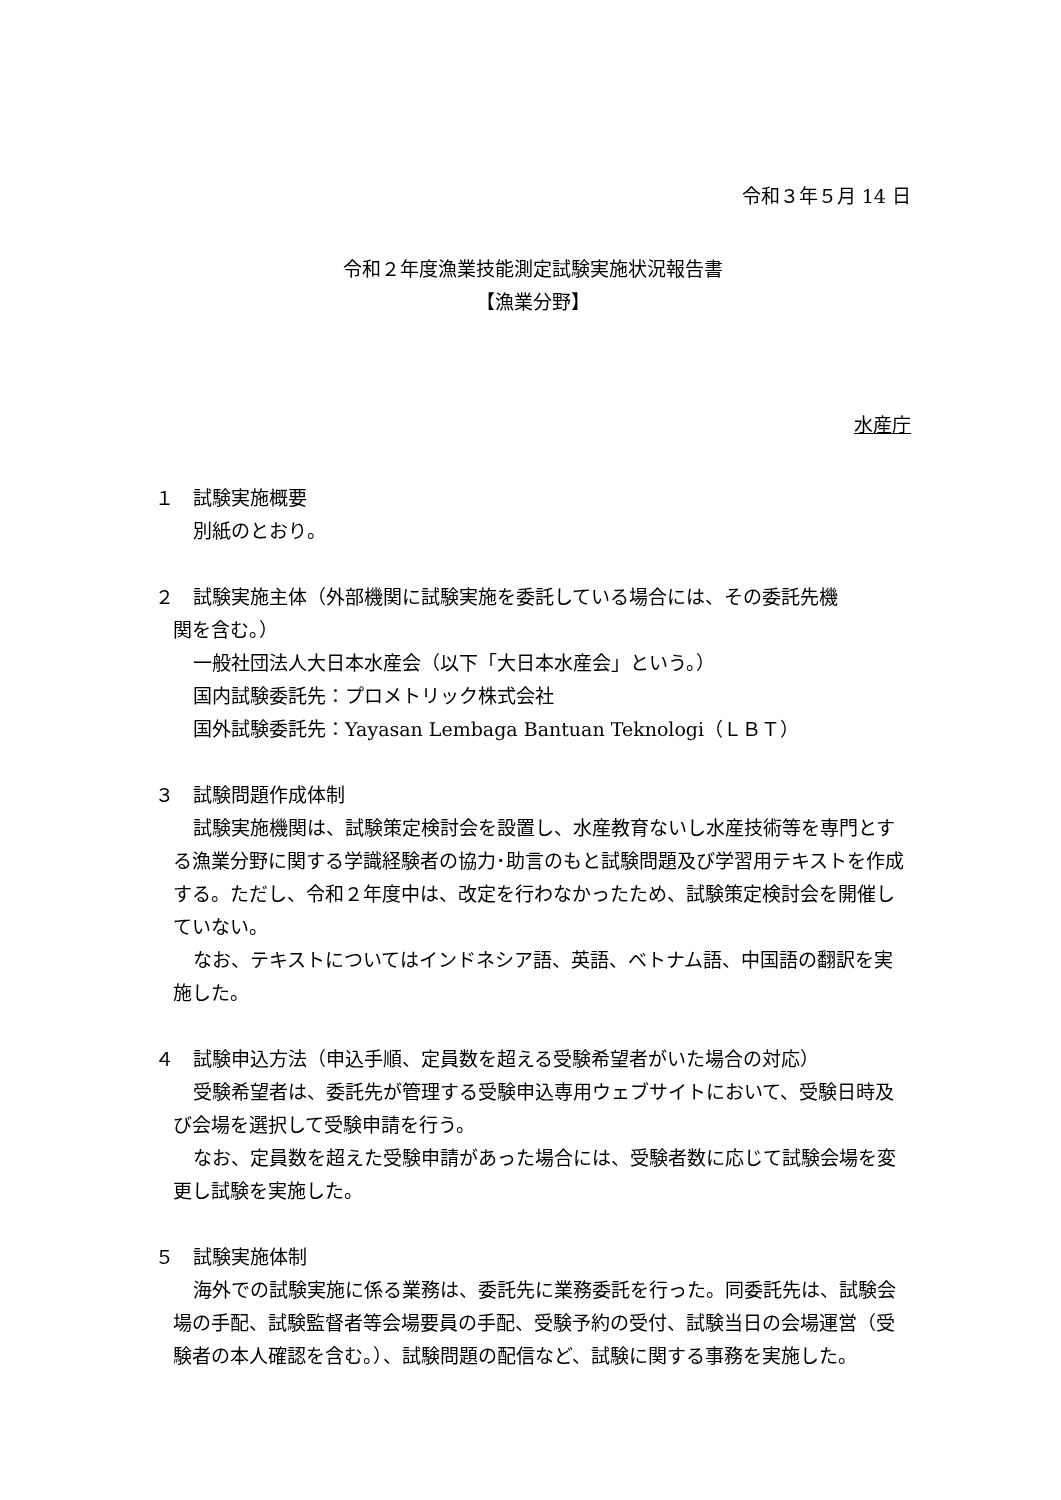令和３年５月 14 日
令和２年度漁業技能測定試験実施状況報告書
【漁業分野】
水産庁
１　試験実施概要
別紙のとおり。
２　試験実施主体（外部機関に試験実施を委託している場合には、その委託先機
関を含む。）
一般社団法人大日本水産会（以下「大日本水産会」という。）
国内試験委託先：プロメトリック株式会社
国外試験委託先：Yayasan Lembaga Bantuan Teknologi（ＬＢＴ）
３　試験問題作成体制
試験実施機関は、試験策定検討会を設置し、水産教育ないし水産技術等を専門とする漁業分野に関する学識経験者の協力･助言のもと試験問題及び学習用テキストを作成する。ただし、令和２年度中は、改定を行わなかったため、試験策定検討会を開催していない。
なお、テキストについてはインドネシア語、英語、ベトナム語、中国語の翻訳を実施した。
４　試験申込方法（申込手順、定員数を超える受験希望者がいた場合の対応）
受験希望者は、委託先が管理する受験申込専用ウェブサイトにおいて、受験日時及び会場を選択して受験申請を行う。
なお、定員数を超えた受験申請があった場合には、受験者数に応じて試験会場を変更し試験を実施した。
５　試験実施体制
海外での試験実施に係る業務は、委託先に業務委託を行った。同委託先は、試験会場の手配、試験監督者等会場要員の手配、受験予約の受付、試験当日の会場運営（受験者の本人確認を含む。）、試験問題の配信など、試験に関する事務を実施した。